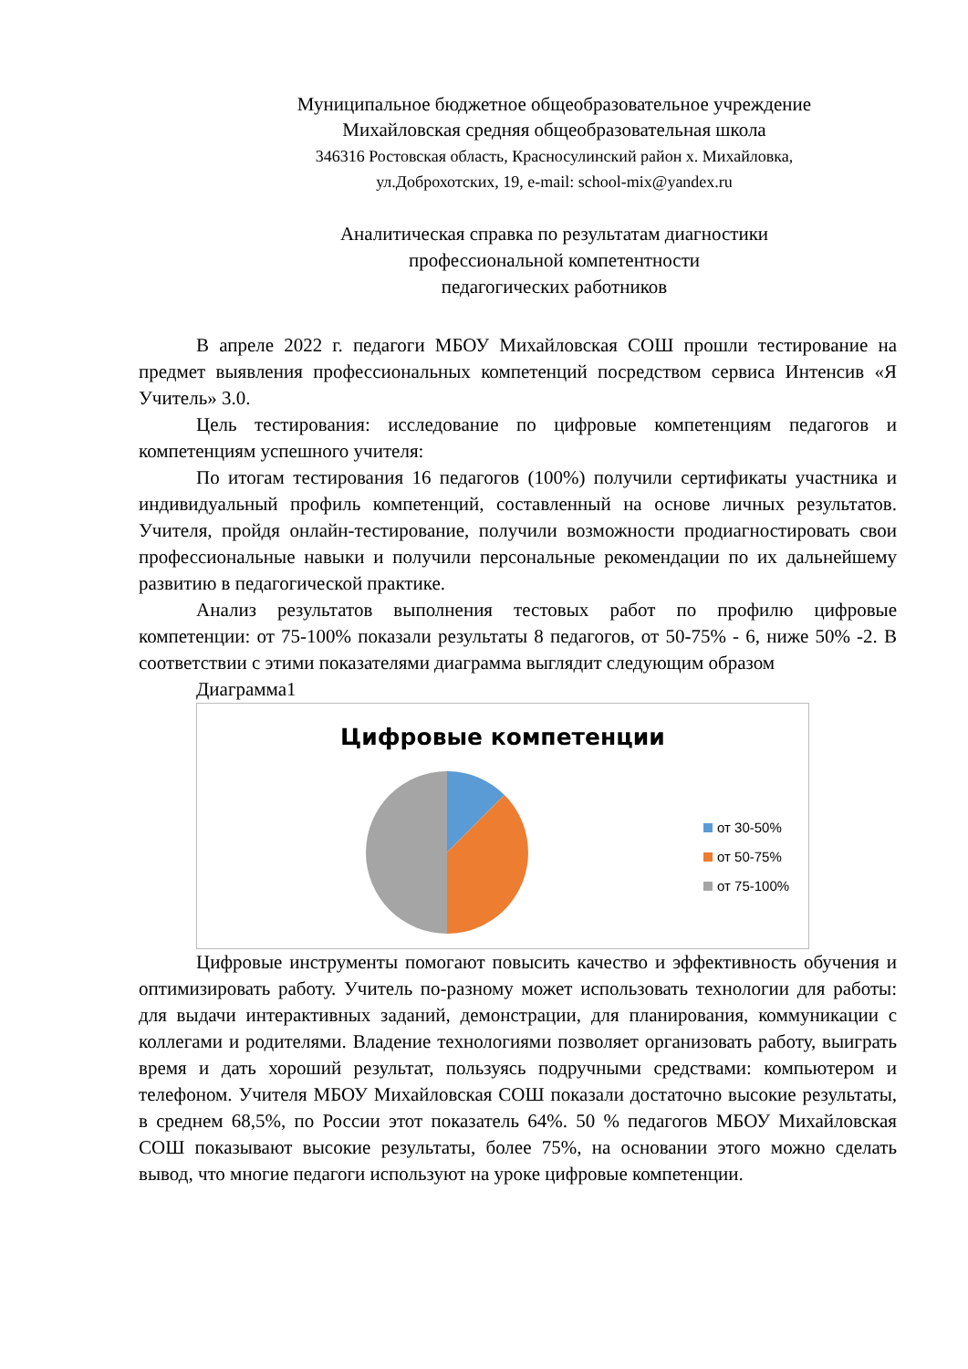Муниципальное бюджетное общеобразовательное учреждение
Михайловская средняя общеобразовательная школа
346316 Ростовская область, Красносулинский район х. Михайловка,
ул.Доброхотских, 19, e-mail: school-mix@yandex.ru
Аналитическая справка по результатам диагностики
профессиональной компетентности
педагогических работников
В апреле 2022 г. педагоги МБОУ Михайловская СОШ прошли тестирование на предмет выявления профессиональных компетенций посредством сервиса Интенсив «Я Учитель» 3.0.
Цель тестирования: исследование по цифровые компетенциям педагогов и компетенциям успешного учителя:
По итогам тестирования 16 педагогов (100%) получили сертификаты участника и индивидуальный профиль компетенций, составленный на основе личных результатов. Учителя, пройдя онлайн-тестирование, получили возможности продиагностировать свои профессиональные навыки и получили персональные рекомендации по их дальнейшему развитию в педагогической практике.
Анализ результатов выполнения тестовых работ по профилю цифровые компетенции: от 75-100% показали результаты 8 педагогов, от 50-75% - 6, ниже 50% -2. В соответствии с этими показателями диаграмма выглядит следующим образом
Диаграмма1
Цифровые компетенции
от 30-50%
от 50-75%
от 75-100%
Цифровые инструменты помогают повысить качество и эффективность обучения и оптимизировать работу. Учитель по-разному может использовать технологии для работы: для выдачи интерактивных заданий, демонстрации, для планирования, коммуникации с коллегами и родителями. Владение технологиями позволяет организовать работу, выиграть время и дать хороший результат, пользуясь подручными средствами: компьютером и телефоном. Учителя МБОУ Михайловская СОШ показали достаточно высокие результаты, в среднем 68,5%, по России этот показатель 64%. 50 % педагогов МБОУ Михайловская СОШ показывают высокие результаты, более 75%, на основании этого можно сделать вывод, что многие педагоги используют на уроке цифровые компетенции.